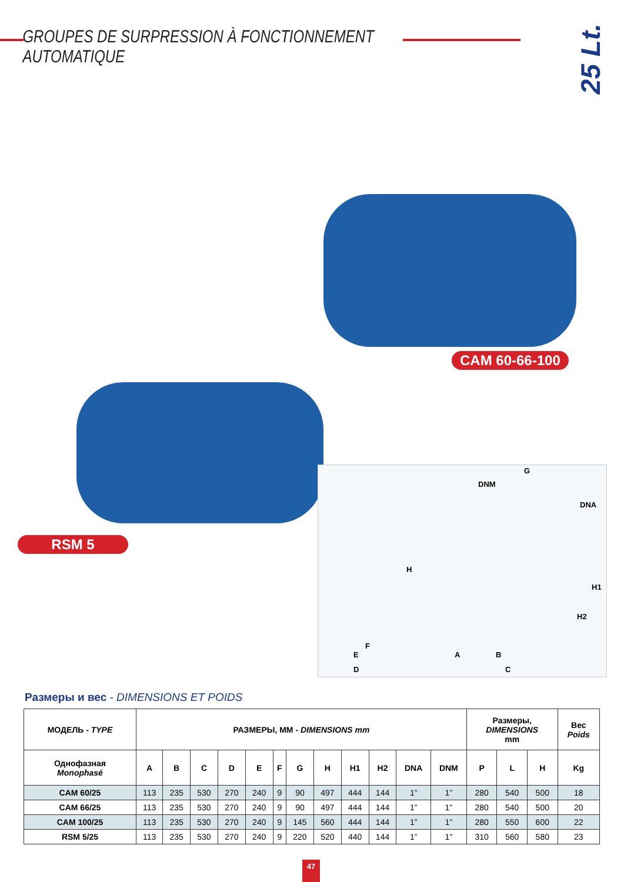GROUPES DE SURPRESSION À FONCTIONNEMENT AUTOMATIQUE
25 Lt.
CAM 60-66-100
RSM 5
G
DNM
DNA
H
H1
H2
F
E
D
A B
C
Размеры и вес - DIMENSIONS ET POIDS
| МОДЕЛЬ - TYPE | РАЗМЕРЫ, ММ - DIMENSIONS mm | | | | | | | | | | | | Размеры, DIMENSIONS mm | | | Вес Poids |
| --- | --- | --- | --- | --- | --- | --- | --- | --- | --- | --- | --- | --- | --- | --- | --- | --- |
| Однофазная Monophasé | A | B | C | D | E | F | G | H | H1 | H2 | DNA | DNM | P | L | H | Kg |
| CAM 60/25 | 113 | 235 | 530 | 270 | 240 | 9 | 90 | 497 | 444 | 144 | 1” | 1” | 280 | 540 | 500 | 18 |
| CAM 66/25 | 113 | 235 | 530 | 270 | 240 | 9 | 90 | 497 | 444 | 144 | 1” | 1” | 280 | 540 | 500 | 20 |
| CAM 100/25 | 113 | 235 | 530 | 270 | 240 | 9 | 145 | 560 | 444 | 144 | 1” | 1” | 280 | 550 | 600 | 22 |
| RSM 5/25 | 113 | 235 | 530 | 270 | 240 | 9 | 220 | 520 | 440 | 144 | 1” | 1” | 310 | 560 | 580 | 23 |
47